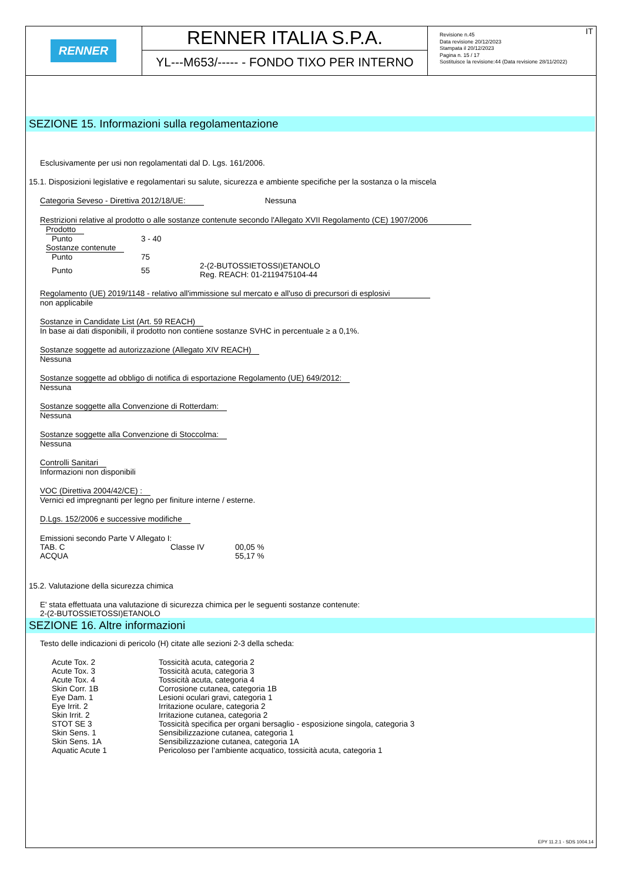RENNER
RENNER ITALIA S.P.A.
YL---M653/----- - FONDO TIXO PER INTERNO
IT Revisione n.45
Data revisione 20/12/2023
Stampata il 20/12/2023
Pagina n. 15 / 17
Sostituisce la revisione:44 (Data revisione 28/11/2022)
SEZIONE 15. Informazioni sulla regolamentazione
Esclusivamente per usi non regolamentati dal D. Lgs. 161/2006.
15.1. Disposizioni legislative e regolamentari su salute, sicurezza e ambiente specifiche per la sostanza o la miscela
Categoria Seveso - Direttiva 2012/18/UE: Nessuna
Restrizioni relative al prodotto o alle sostanze contenute secondo l'Allegato XVII Regolamento (CE) 1907/2006
| Prodotto | | |
| Punto | 3 - 40 | |
| Sostanze contenute | | |
| Punto | 75 | |
| Punto | 55 | 2-(2-BUTOSSIETOSSI)ETANOLO Reg. REACH: 01-2119475104-44 |
Regolamento (UE) 2019/1148 - relativo all'immissione sul mercato e all'uso di precursori di esplosivi
non applicabile
Sostanze in Candidate List (Art. 59 REACH)
In base ai dati disponibili, il prodotto non contiene sostanze SVHC in percentuale ≥ a 0,1%.
Sostanze soggette ad autorizzazione (Allegato XIV REACH)
Nessuna
Sostanze soggette ad obbligo di notifica di esportazione Regolamento (UE) 649/2012:
Nessuna
Sostanze soggette alla Convenzione di Rotterdam:
Nessuna
Sostanze soggette alla Convenzione di Stoccolma:
Nessuna
Controlli Sanitari
Informazioni non disponibili
VOC (Direttiva 2004/42/CE) :
Vernici ed impregnanti per legno per finiture interne / esterne.
D.Lgs. 152/2006 e successive modifiche
Emissioni secondo Parte V Allegato I:
| TAB. C | Classe IV | 00,05 % |
| ACQUA | | 55,17 % |
15.2. Valutazione della sicurezza chimica
E' stata effettuata una valutazione di sicurezza chimica per le seguenti sostanze contenute:
2-(2-BUTOSSIETOSSI)ETANOLO
SEZIONE 16. Altre informazioni
Testo delle indicazioni di pericolo (H) citate alle sezioni 2-3 della scheda:
| Acute Tox. 2 | Tossicità acuta, categoria 2 |
| Acute Tox. 3 | Tossicità acuta, categoria 3 |
| Acute Tox. 4 | Tossicità acuta, categoria 4 |
| Skin Corr. 1B | Corrosione cutanea, categoria 1B |
| Eye Dam. 1 | Lesioni oculari gravi, categoria 1 |
| Eye Irrit. 2 | Irritazione oculare, categoria 2 |
| Skin Irrit. 2 | Irritazione cutanea, categoria 2 |
| STOT SE 3 | Tossicità specifica per organi bersaglio - esposizione singola, categoria 3 |
| Skin Sens. 1 | Sensibilizzazione cutanea, categoria 1 |
| Skin Sens. 1A | Sensibilizzazione cutanea, categoria 1A |
| Aquatic Acute 1 | Pericoloso per l’ambiente acquatico, tossicità acuta, categoria 1 |
EPY 11.2.1 - SDS 1004.14